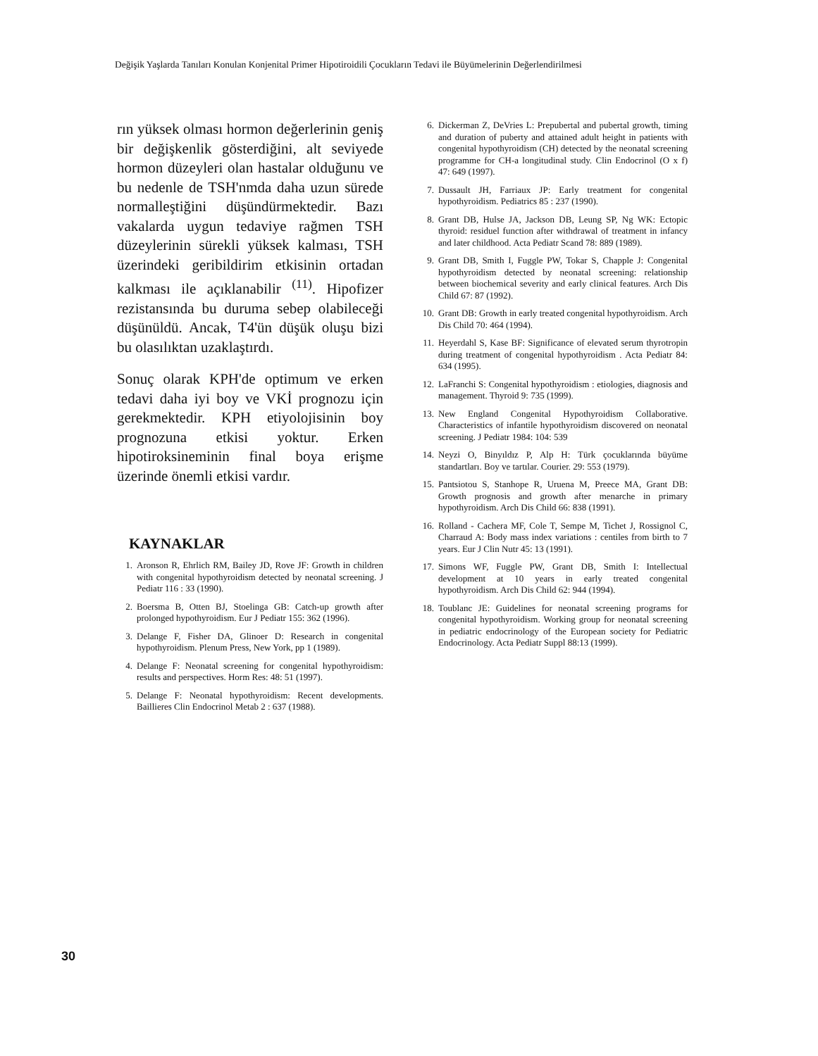Değişik Yaşlarda Tanıları Konulan Konjenital Primer Hipotiroidili Çocukların Tedavi ile Büyümelerinin Değerlendirilmesi
rın yüksek olması hormon değerlerinin geniş bir değişkenlik gösterdiğini, alt seviyede hormon düzeyleri olan hastalar olduğunu ve bu nedenle de TSH'nmda daha uzun sürede normalleştiğini düşündürmektedir. Bazı vakalarda uygun tedaviye rağmen TSH düzeylerinin sürekli yüksek kalması, TSH üzerindeki geribildirim etkisinin ortadan kalkması ile açıklanabilir <sup>(11)</sup>. Hipofizer rezistansında bu duruma sebep olabileceği düşünüldü. Ancak, T4'ün düşük oluşu bizi bu olasılıktan uzaklaştırdı.
Sonuç olarak KPH'de optimum ve erken tedavi daha iyi boy ve VKİ prognozu için gerekmektedir. KPH etiyolojisinin boy prognozuna etkisi yoktur. Erken hipotiroksineminin final boya erişme üzerinde önemli etkisi vardır.
KAYNAKLAR
1. Aronson R, Ehrlich RM, Bailey JD, Rove JF: Growth in children with congenital hypothyroidism detected by neonatal screening. J Pediatr 116 : 33 (1990).
2. Boersma B, Otten BJ, Stoelinga GB: Catch-up growth after prolonged hypothyroidism. Eur J Pediatr 155: 362 (1996).
3. Delange F, Fisher DA, Glinoer D: Research in congenital hypothyroidism. Plenum Press, New York, pp 1 (1989).
4. Delange F: Neonatal screening for congenital hypothyroidism: results and perspectives. Horm Res: 48: 51 (1997).
5. Delange F: Neonatal hypothyroidism: Recent developments. Baillieres Clin Endocrinol Metab 2 : 637 (1988).
6. Dickerman Z, DeVries L: Prepubertal and pubertal growth, timing and duration of puberty and attained adult height in patients with congenital hypothyroidism (CH) detected by the neonatal screening programme for CH-a longitudinal study. Clin Endocrinol (O x f) 47: 649 (1997).
7. Dussault JH, Farriaux JP: Early treatment for congenital hypothyroidism. Pediatrics 85 : 237 (1990).
8. Grant DB, Hulse JA, Jackson DB, Leung SP, Ng WK: Ectopic thyroid: residuel function after withdrawal of treatment in infancy and later childhood. Acta Pediatr Scand 78: 889 (1989).
9. Grant DB, Smith I, Fuggle PW, Tokar S, Chapple J: Congenital hypothyroidism detected by neonatal screening: relationship between biochemical severity and early clinical features. Arch Dis Child 67: 87 (1992).
10. Grant DB: Growth in early treated congenital hypothyroidism. Arch Dis Child 70: 464 (1994).
11. Heyerdahl S, Kase BF: Significance of elevated serum thyrotropin during treatment of congenital hypothyroidism . Acta Pediatr 84: 634 (1995).
12. LaFranchi S: Congenital hypothyroidism : etiologies, diagnosis and management. Thyroid 9: 735 (1999).
13. New England Congenital Hypothyroidism Collaborative. Characteristics of infantile hypothyroidism discovered on neonatal screening. J Pediatr 1984: 104: 539
14. Neyzi O, Binyıldız P, Alp H: Türk çocuklarında büyüme standartları. Boy ve tartılar. Courier. 29: 553 (1979).
15. Pantsiotou S, Stanhope R, Uruena M, Preece MA, Grant DB: Growth prognosis and growth after menarche in primary hypothyroidism. Arch Dis Child 66: 838 (1991).
16. Rolland - Cachera MF, Cole T, Sempe M, Tichet J, Rossignol C, Charraud A: Body mass index variations : centiles from birth to 7 years. Eur J Clin Nutr 45: 13 (1991).
17. Simons WF, Fuggle PW, Grant DB, Smith I: Intellectual development at 10 years in early treated congenital hypothyroidism. Arch Dis Child 62: 944 (1994).
18. Toublanc JE: Guidelines for neonatal screening programs for congenital hypothyroidism. Working group for neonatal screening in pediatric endocrinology of the European society for Pediatric Endocrinology. Acta Pediatr Suppl 88:13 (1999).
30